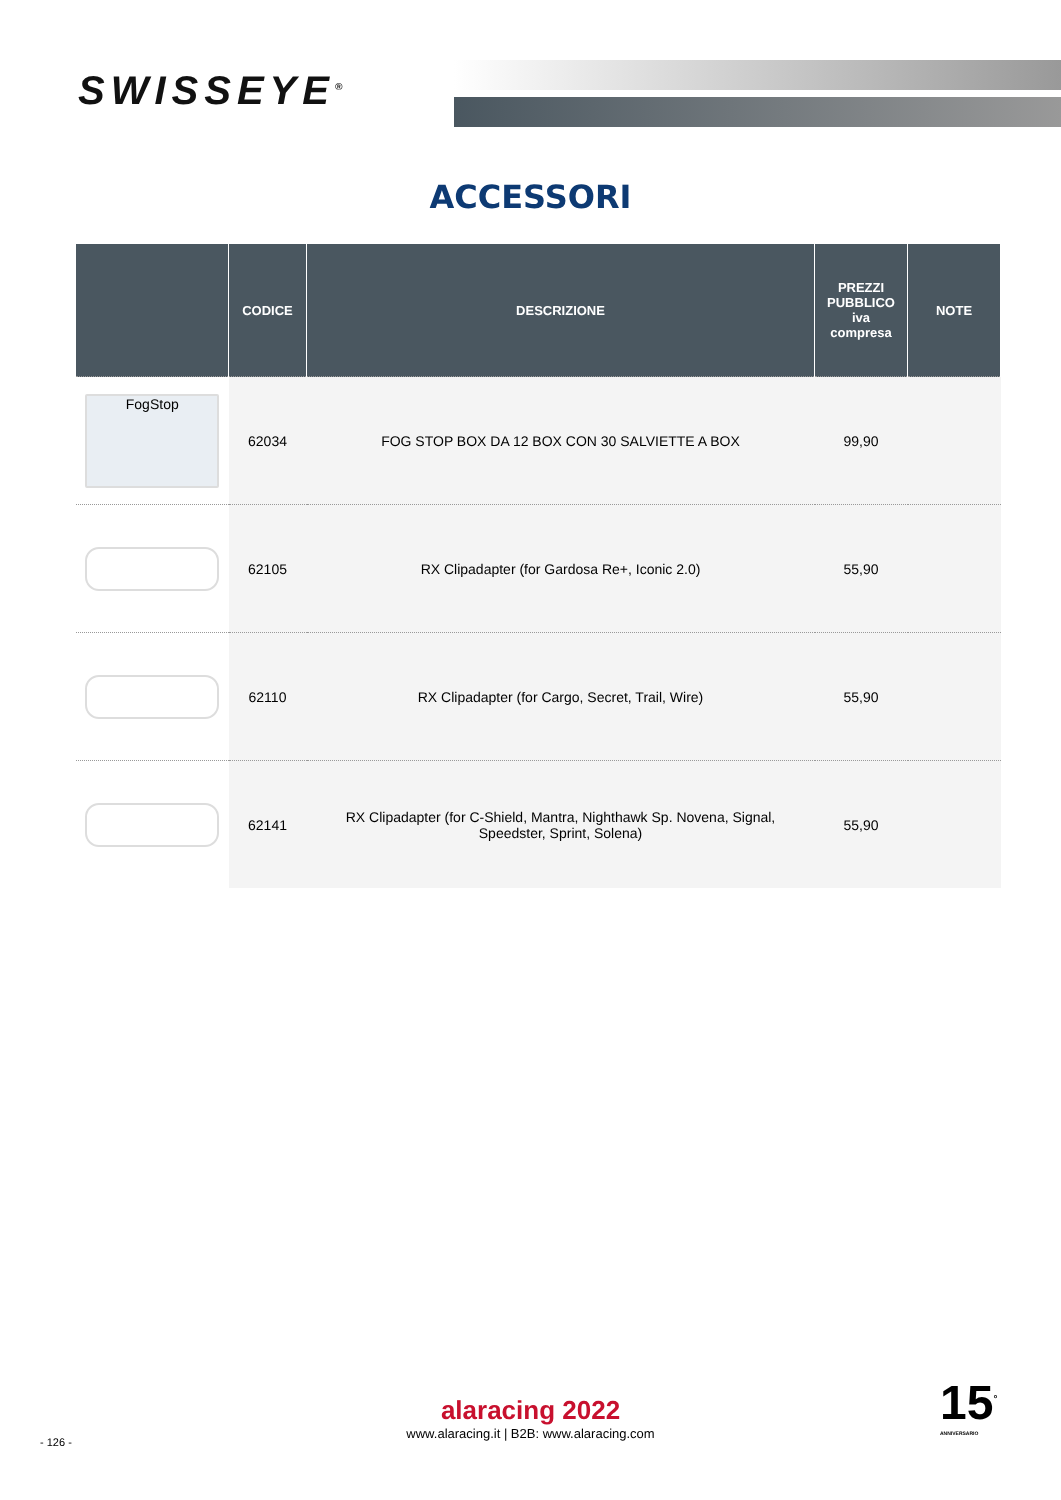SWISSEYE<sup>®</sup>
ACCESSORI
| | CODICE | DESCRIZIONE | PREZZI PUBBLICO iva compresa | NOTE |
| --- | --- | --- | --- | --- |
| FogStop | 62034 | FOG STOP BOX DA 12 BOX CON 30 SALVIETTE A BOX | 99,90 | |
| | 62105 | RX Clipadapter (for Gardosa Re+, Iconic 2.0) | 55,90 | |
| | 62110 | RX Clipadapter (for Cargo, Secret, Trail, Wire) | 55,90 | |
| | 62141 | RX Clipadapter (for C-Shield, Mantra, Nighthawk Sp. Novena, Signal, Speedster, Sprint, Solena) | 55,90 | |
alaracing 2022
www.alaracing.it | B2B: www.alaracing.com
- 126 -
15<sup>°</sup>
ANNIVERSARIO